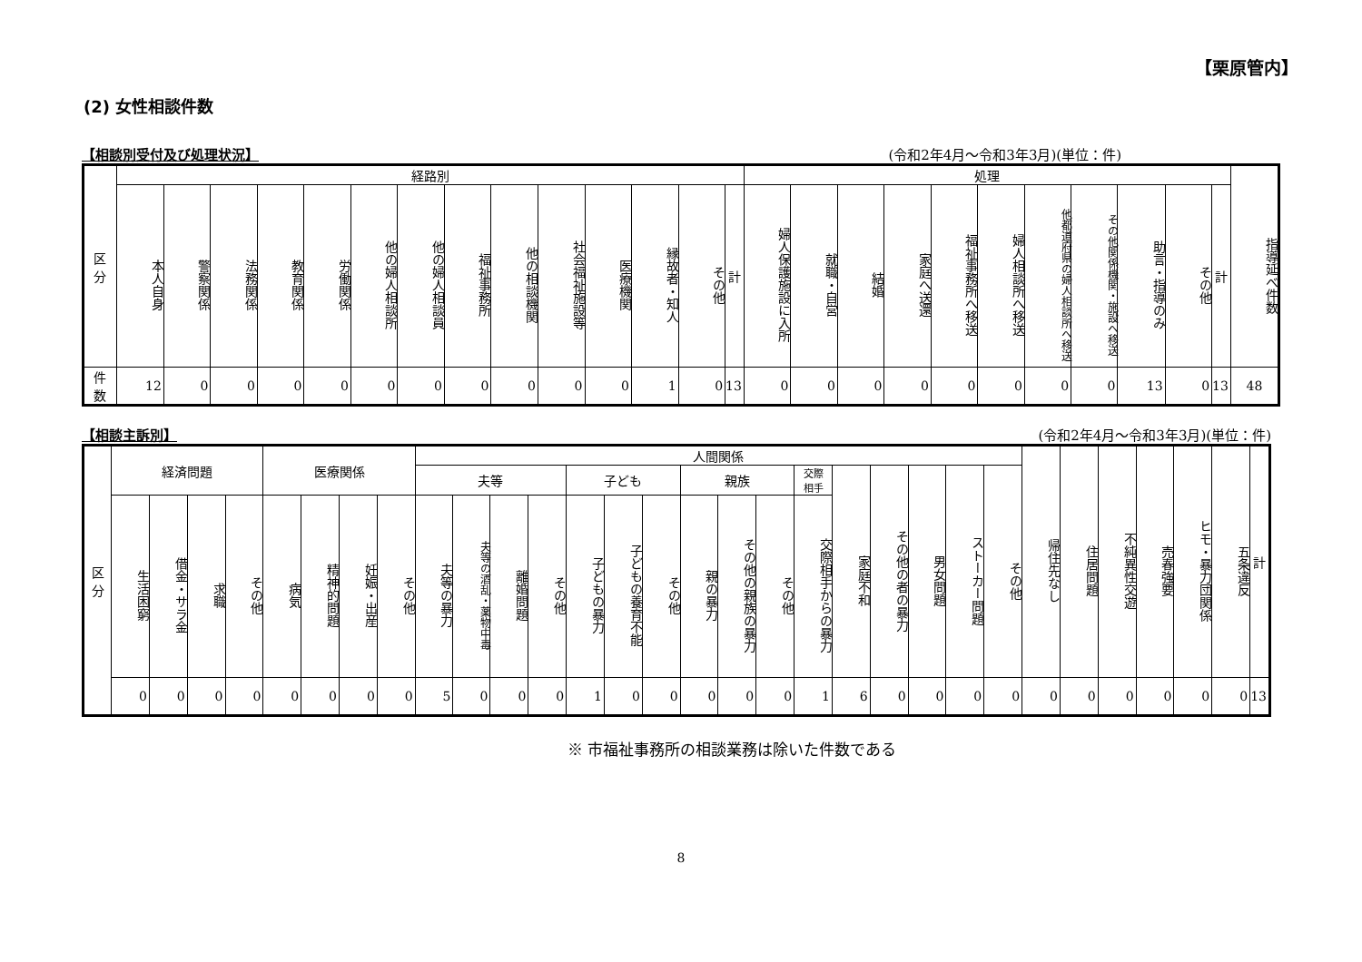【栗原管内】
(2) 女性相談件数
【相談別受付及び処理状況】 (令和2年4月～令和3年3月)(単位：件)
| 区 分 | 経路別 | | | | | | | | | | | | | | 処理 | | | | | | | | | | | 指導延べ件数 |
| --- | --- | --- | --- | --- | --- | --- | --- | --- | --- | --- | --- | --- | --- | --- | --- | --- | --- | --- | --- | --- | --- | --- | --- | --- | --- | --- |
| | 本人自身 | 警察関係 | 法務関係 | 教育関係 | 労働関係 | 他の婦人相談所 | 他の婦人相談員 | 福祉事務所 | 他の相談機関 | 社会福祉施設等 | 医療機関 | 縁故者・知人 | その他 | 計 | 婦人保護施設に入所 | 就職・自営 | 結婚 | 家庭へ送還 | 福祉事務所へ移送 | 婦人相談所へ移送 | 他都道府県の婦人相談所へ移送 | その他関係機関・施設へ移送 | 助言・指導のみ | その他 | 計 | |
| 件 数 | 12 | 0 | 0 | 0 | 0 | 0 | 0 | 0 | 0 | 0 | 0 | 1 | 0 | 13 | 0 | 0 | 0 | 0 | 0 | 0 | 0 | 0 | 13 | 0 | 13 | 48 |
【相談主訴別】 (令和2年4月～令和3年3月)(単位：件)
| 区 分 | 経済問題 | | | | 医療関係 | | | | 人間関係 | | | | | | | | | | | | | | | | 帰住先なし | 住居問題 | 不純異性交遊 | 売春強要 | ヒモ・暴力団関係 | 五条違反 | 計 |
| --- | --- | --- | --- | --- | --- | --- | --- | --- | --- | --- | --- | --- | --- | --- | --- | --- | --- | --- | --- | --- | --- | --- | --- | --- | --- | --- | --- | --- | --- | --- | --- |
| | | | | | | | | | 夫等 | | | | 子ども | | | 親族 | | | 交際 相手 | 家庭不和 | その他の者の暴力 | 男女問題 | ストーカー問題 | その他 | | | | | | | |
| | 生活困窮 | 借金・サラ金 | 求職 | その他 | 病気 | 精神的問題 | 妊娠・出産 | その他 | 夫等の暴力 | 夫等の酒乱・薬物中毒 | 離婚問題 | その他 | 子どもの暴力 | 子どもの養育不能 | その他 | 親の暴力 | その他の親族の暴力 | その他 | 交際相手からの暴力 | | | | | | | | | | | | |
| | 0 | 0 | 0 | 0 | 0 | 0 | 0 | 0 | 5 | 0 | 0 | 0 | 1 | 0 | 0 | 0 | 0 | 0 | 1 | 6 | 0 | 0 | 0 | 0 | 0 | 0 | 0 | 0 | 0 | 0 | 13 |
※ 市福祉事務所の相談業務は除いた件数である
8